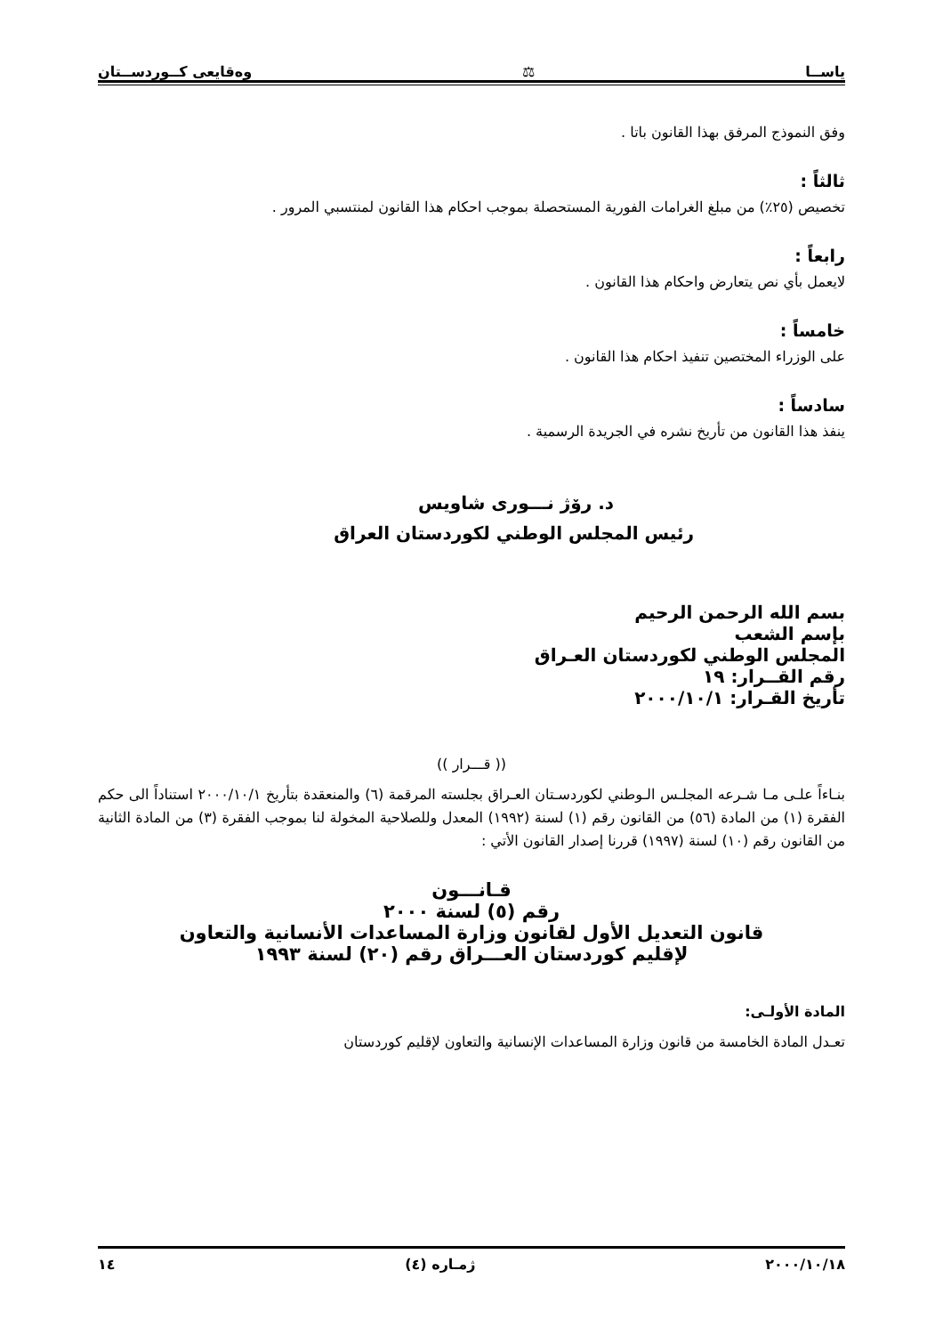ياســا ⚖ وەقايعى كــوردســتان
وفق النموذج المرفق بهذا القانون باتا .
ثالثاً :
تخصيص (٢٥٪) من مبلغ الغرامات الفورية المستحصلة بموجب احكام هذا القانون لمنتسبي المرور .
رابعاً :
لايعمل بأي نص يتعارض واحكام هذا القانون .
خامساً :
على الوزراء المختصين تنفيذ احكام هذا القانون .
سادساً :
ينفذ هذا القانون من تأريخ نشره في الجريدة الرسمية .
د. رۆژ نـــورى شاويس
رئيس المجلس الوطني لكوردستان العراق
بسم الله الرحمن الرحيم
بإسم الشعب
المجلس الوطني لكوردستان العـراق
رقم القــرار: ١٩
تأريخ القـرار: ٢٠٠٠/١٠/١
(( قـــرار ))
بنـاءاً علـى مـا شـرعه المجلـس الـوطني لكوردسـتان العـراق بجلسته المرقمة (٦) والمنعقدة بتأريخ ٢٠٠٠/١٠/١ استناداً الى حكم الفقرة (١) من المادة (٥٦) من القانون رقم (١) لسنة (١٩٩٢) المعدل وللصلاحية المخولة لنا بموجب الفقرة (٣) من المادة الثانية من القانون رقم (١٠) لسنة (١٩٩٧) قررنا إصدار القانون الأتي :
قـانـــون
رقم (٥) لسنة ٢٠٠٠
قانون التعديل الأول لقانون وزارة المساعدات الأنسانية والتعاون
لإقليم كوردستان العـــراق رقم (٢٠) لسنة ١٩٩٣
المادة الأولـى:
تعـدل المادة الخامسة من قانون وزارة المساعدات الإنسانية والتعاون لإقليم كوردستان
٢٠٠٠/١٠/١٨ ژمـاره (٤) ١٤